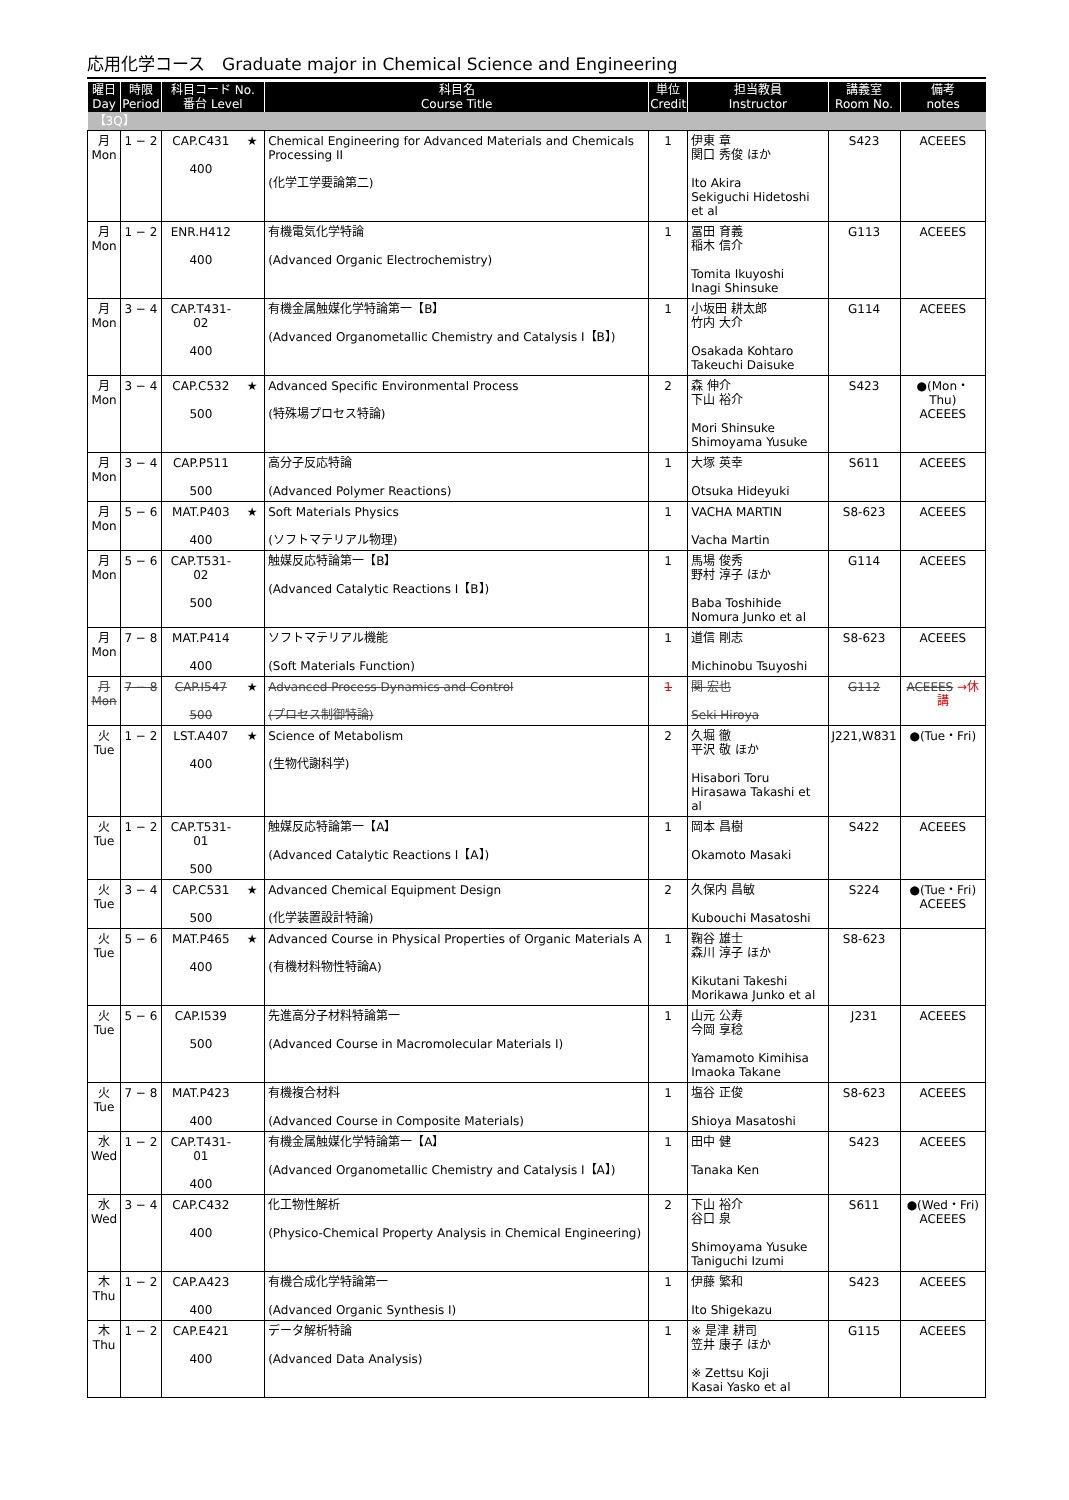応用化学コース　Graduate major in Chemical Science and Engineering
| 曜日 Day | 時限 Period | 科目コード No. 番台 Level | | 科目名 Course Title | 単位 Credit | 担当教員 Instructor | 講義室 Room No. | 備考 notes |
| --- | --- | --- | --- | --- | --- | --- | --- | --- |
| 【3Q】 | | | | | | | | |
| 月 Mon | 1 − 2 | CAP.C431 400 | ★ | Chemical Engineering for Advanced Materials and Chemicals Processing II (化学工学要論第二) | 1 | 伊東 章 関口 秀俊 ほか Ito Akira Sekiguchi Hidetoshi et al | S423 | ACEEES |
| 月 Mon | 1 − 2 | ENR.H412 400 | | 有機電気化学特論 (Advanced Organic Electrochemistry) | 1 | 冨田 育義 稲木 信介 Tomita Ikuyoshi Inagi Shinsuke | G113 | ACEEES |
| 月 Mon | 3 − 4 | CAP.T431-02 400 | | 有機金属触媒化学特論第一【B】 (Advanced Organometallic Chemistry and Catalysis I【B】) | 1 | 小坂田 耕太郎 竹内 大介 Osakada Kohtaro Takeuchi Daisuke | G114 | ACEEES |
| 月 Mon | 3 − 4 | CAP.C532 500 | ★ | Advanced Specific Environmental Process (特殊場プロセス特論) | 2 | 森 伸介 下山 裕介 Mori Shinsuke Shimoyama Yusuke | S423 | ●(Mon・Thu) ACEEES |
| 月 Mon | 3 − 4 | CAP.P511 500 | | 高分子反応特論 (Advanced Polymer Reactions) | 1 | 大塚 英幸 Otsuka Hideyuki | S611 | ACEEES |
| 月 Mon | 5 − 6 | MAT.P403 400 | ★ | Soft Materials Physics (ソフトマテリアル物理) | 1 | VACHA MARTIN Vacha Martin | S8-623 | ACEEES |
| 月 Mon | 5 − 6 | CAP.T531-02 500 | | 触媒反応特論第一【B】 (Advanced Catalytic Reactions I【B】) | 1 | 馬場 俊秀 野村 淳子 ほか Baba Toshihide Nomura Junko et al | G114 | ACEEES |
| 月 Mon | 7 − 8 | MAT.P414 400 | | ソフトマテリアル機能 (Soft Materials Function) | 1 | 道信 剛志 Michinobu Tsuyoshi | S8-623 | ACEEES |
| 月 Mon | 7 − 8 | CAP.I547 500 | ★ | Advanced Process Dynamics and Control (プロセス制御特論) | 1 | 関 宏也 Seki Hiroya | G112 | ACEEES →休講 |
| 火 Tue | 1 − 2 | LST.A407 400 | ★ | Science of Metabolism (生物代謝科学) | 2 | 久堀 徹 平沢 敬 ほか Hisabori Toru Hirasawa Takashi et al | J221,W831 | ●(Tue・Fri) |
| 火 Tue | 1 − 2 | CAP.T531-01 500 | | 触媒反応特論第一【A】 (Advanced Catalytic Reactions I【A】) | 1 | 岡本 昌樹 Okamoto Masaki | S422 | ACEEES |
| 火 Tue | 3 − 4 | CAP.C531 500 | ★ | Advanced Chemical Equipment Design (化学装置設計特論) | 2 | 久保内 昌敏 Kubouchi Masatoshi | S224 | ●(Tue・Fri) ACEEES |
| 火 Tue | 5 − 6 | MAT.P465 400 | ★ | Advanced Course in Physical Properties of Organic Materials A (有機材料物性特論A) | 1 | 鞠谷 雄士 森川 淳子 ほか Kikutani Takeshi Morikawa Junko et al | S8-623 | |
| 火 Tue | 5 − 6 | CAP.I539 500 | | 先進高分子材料特論第一 (Advanced Course in Macromolecular Materials I) | 1 | 山元 公寿 今岡 享稔 Yamamoto Kimihisa Imaoka Takane | J231 | ACEEES |
| 火 Tue | 7 − 8 | MAT.P423 400 | | 有機複合材料 (Advanced Course in Composite Materials) | 1 | 塩谷 正俊 Shioya Masatoshi | S8-623 | ACEEES |
| 水 Wed | 1 − 2 | CAP.T431-01 400 | | 有機金属触媒化学特論第一【A】 (Advanced Organometallic Chemistry and Catalysis I【A】) | 1 | 田中 健 Tanaka Ken | S423 | ACEEES |
| 水 Wed | 3 − 4 | CAP.C432 400 | | 化工物性解析 (Physico-Chemical Property Analysis in Chemical Engineering) | 2 | 下山 裕介 谷口 泉 Shimoyama Yusuke Taniguchi Izumi | S611 | ●(Wed・Fri) ACEEES |
| 木 Thu | 1 − 2 | CAP.A423 400 | | 有機合成化学特論第一 (Advanced Organic Synthesis I) | 1 | 伊藤 繁和 Ito Shigekazu | S423 | ACEEES |
| 木 Thu | 1 − 2 | CAP.E421 400 | | データ解析特論 (Advanced Data Analysis) | 1 | ※ 是津 耕司 笠井 康子 ほか ※ Zettsu Koji Kasai Yasko et al | G115 | ACEEES |